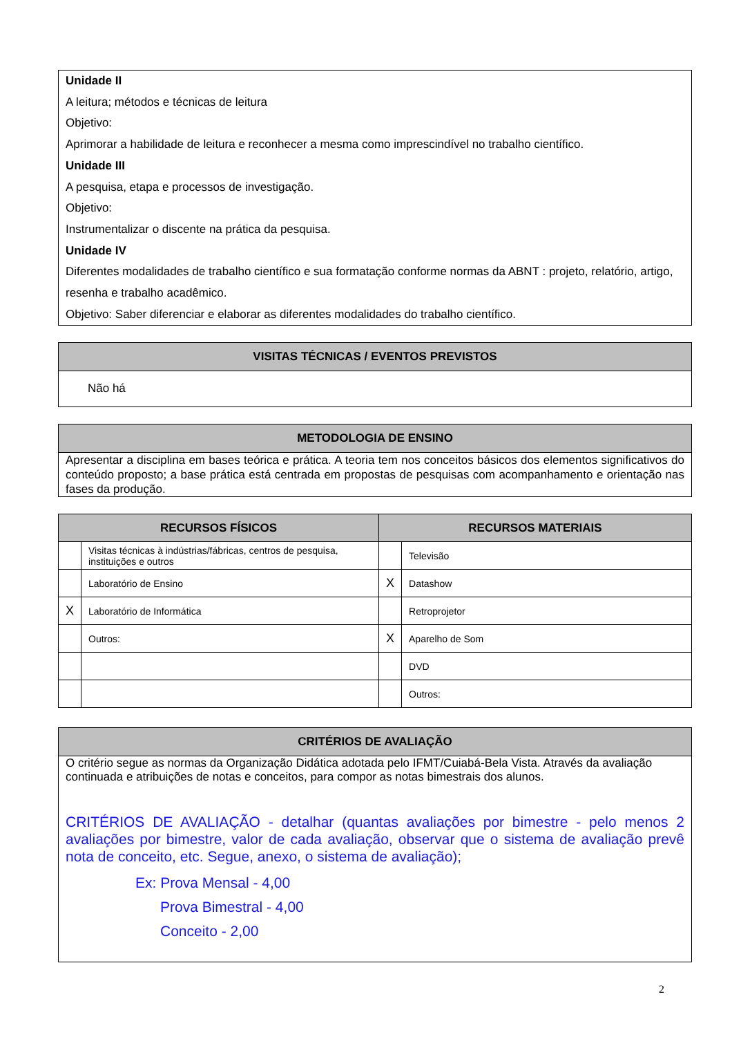Unidade II
A leitura; métodos e técnicas de leitura
Objetivo:
Aprimorar a habilidade de leitura e reconhecer a mesma como imprescindível no trabalho científico.
Unidade III
A pesquisa, etapa e processos de investigação.
Objetivo:
Instrumentalizar o discente na prática da pesquisa.
Unidade IV
Diferentes modalidades de trabalho científico e sua formatação conforme normas da ABNT : projeto, relatório, artigo, resenha e trabalho acadêmico.
Objetivo: Saber diferenciar e elaborar as diferentes modalidades do trabalho científico.
VISITAS TÉCNICAS / EVENTOS PREVISTOS
Não há
METODOLOGIA DE ENSINO
Apresentar a disciplina em bases teórica e prática. A teoria tem nos conceitos básicos dos elementos significativos do conteúdo proposto; a base prática está centrada em propostas de pesquisas com acompanhamento e orientação nas fases da produção.
| RECURSOS FÍSICOS | | RECURSOS MATERIAIS | |
| --- | --- | --- | --- |
| | Visitas técnicas à indústrias/fábricas, centros de pesquisa, instituições e outros | | Televisão |
| | Laboratório de Ensino | X | Datashow |
| X | Laboratório de Informática | | Retroprojetor |
| | Outros: | X | Aparelho de Som |
| | | | DVD |
| | | | Outros: |
CRITÉRIOS DE AVALIAÇÃO
O critério segue as normas da Organização Didática adotada pelo IFMT/Cuiabá-Bela Vista. Através da avaliação continuada e atribuições de notas e conceitos, para compor as notas bimestrais dos alunos.
CRITÉRIOS DE AVALIAÇÃO - detalhar (quantas avaliações por bimestre - pelo menos 2 avaliações por bimestre, valor de cada avaliação, observar que o sistema de avaliação prevê nota de conceito, etc. Segue, anexo, o sistema de avaliação);
Ex: Prova Mensal - 4,00
Prova Bimestral - 4,00
Conceito - 2,00
2